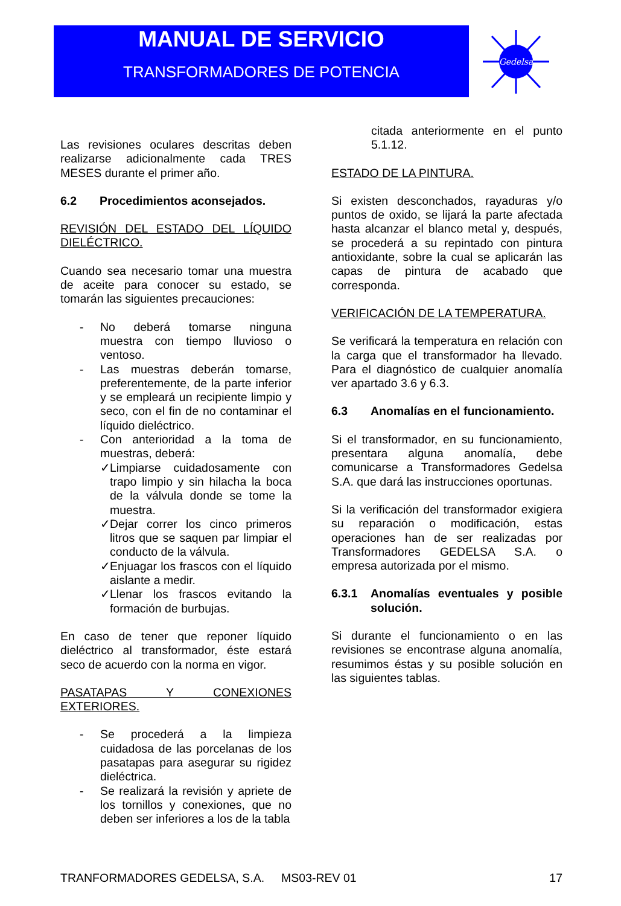MANUAL DE SERVICIO
TRANSFORMADORES DE POTENCIA
Gedelsa
Las revisiones oculares descritas deben realizarse adicionalmente cada TRES MESES durante el primer año.
6.2 Procedimientos aconsejados.
REVISIÓN DEL ESTADO DEL LÍQUIDO DIELÉCTRICO.
Cuando sea necesario tomar una muestra de aceite para conocer su estado, se tomarán las siguientes precauciones:
- No deberá tomarse ninguna muestra con tiempo lluvioso o ventoso.
- Las muestras deberán tomarse, preferentemente, de la parte inferior y se empleará un recipiente limpio y seco, con el fin de no contaminar el líquido dieléctrico.
- Con anterioridad a la toma de muestras, deberá:
✓ Limpiarse cuidadosamente con trapo limpio y sin hilacha la boca de la válvula donde se tome la muestra.
✓ Dejar correr los cinco primeros litros que se saquen par limpiar el conducto de la válvula.
✓ Enjuagar los frascos con el líquido aislante a medir.
✓ Llenar los frascos evitando la formación de burbujas.
En caso de tener que reponer líquido dieléctrico al transformador, éste estará seco de acuerdo con la norma en vigor.
PASATAPAS Y CONEXIONES EXTERIORES.
- Se procederá a la limpieza cuidadosa de las porcelanas de los pasatapas para asegurar su rigidez dieléctrica.
- Se realizará la revisión y apriete de los tornillos y conexiones, que no deben ser inferiores a los de la tabla
citada anteriormente en el punto 5.1.12.
ESTADO DE LA PINTURA.
Si existen desconchados, rayaduras y/o puntos de oxido, se lijará la parte afectada hasta alcanzar el blanco metal y, después, se procederá a su repintado con pintura antioxidante, sobre la cual se aplicarán las capas de pintura de acabado que corresponda.
VERIFICACIÓN DE LA TEMPERATURA.
Se verificará la temperatura en relación con la carga que el transformador ha llevado. Para el diagnóstico de cualquier anomalía ver apartado 3.6 y 6.3.
6.3 Anomalías en el funcionamiento.
Si el transformador, en su funcionamiento, presentara alguna anomalía, debe comunicarse a Transformadores Gedelsa S.A. que dará las instrucciones oportunas.
Si la verificación del transformador exigiera su reparación o modificación, estas operaciones han de ser realizadas por Transformadores GEDELSA S.A. o empresa autorizada por el mismo.
6.3.1 Anomalías eventuales y posible solución.
Si durante el funcionamiento o en las revisiones se encontrase alguna anomalía, resumimos éstas y su posible solución en las siguientes tablas.
TRANFORMADORES GEDELSA, S.A. MS03-REV 01 17